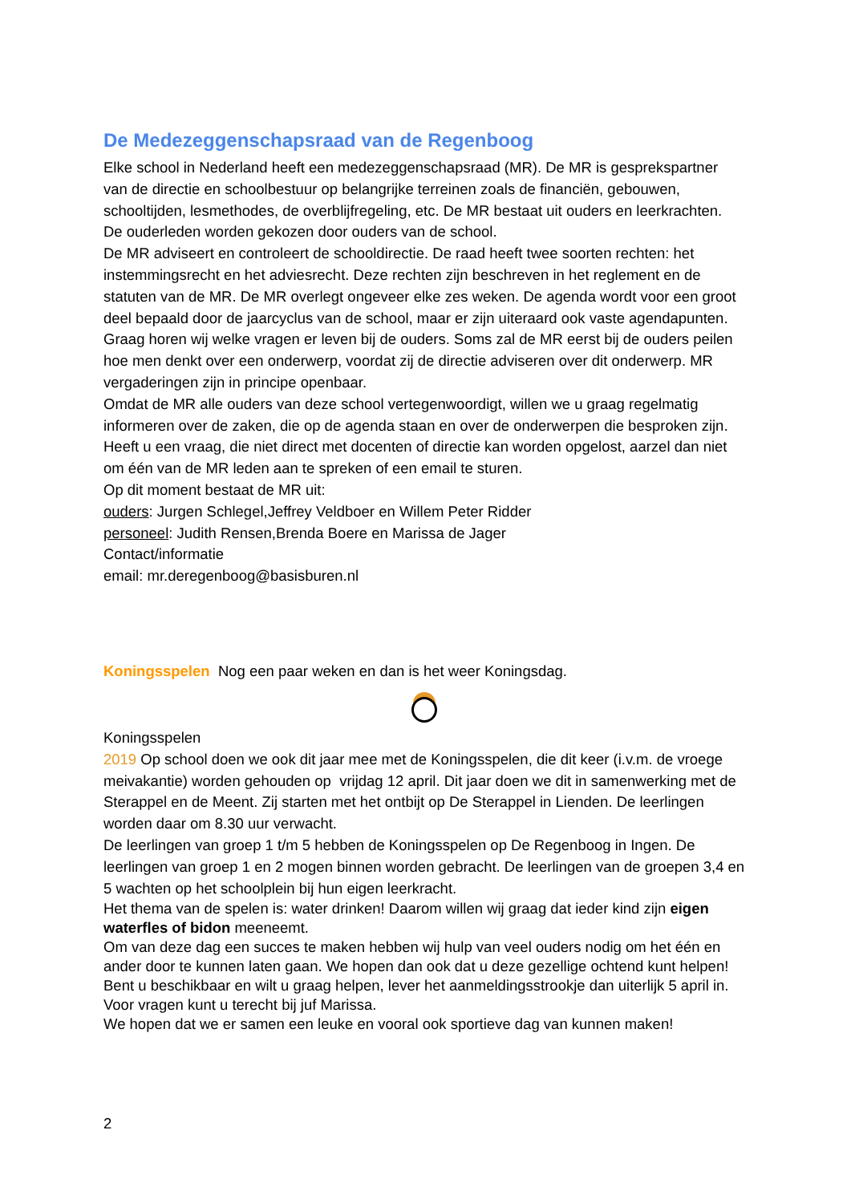De Medezeggenschapsraad van de Regenboog
Elke school in Nederland heeft een medezeggenschapsraad (MR). De MR is gesprekspartner van de directie en schoolbestuur op belangrijke terreinen zoals de financiën, gebouwen, schooltijden, lesmethodes, de overblijfregeling, etc. De MR bestaat uit ouders en leerkrachten. De ouderleden worden gekozen door ouders van de school.
De MR adviseert en controleert de schooldirectie. De raad heeft twee soorten rechten: het instemmingsrecht en het adviesrecht. Deze rechten zijn beschreven in het reglement en de statuten van de MR. De MR overlegt ongeveer elke zes weken. De agenda wordt voor een groot deel bepaald door de jaarcyclus van de school, maar er zijn uiteraard ook vaste agendapunten. Graag horen wij welke vragen er leven bij de ouders. Soms zal de MR eerst bij de ouders peilen hoe men denkt over een onderwerp, voordat zij de directie adviseren over dit onderwerp. MR vergaderingen zijn in principe openbaar.
Omdat de MR alle ouders van deze school vertegenwoordigt, willen we u graag regelmatig informeren over de zaken, die op de agenda staan en over de onderwerpen die besproken zijn. Heeft u een vraag, die niet direct met docenten of directie kan worden opgelost, aarzel dan niet om één van de MR leden aan te spreken of een email te sturen.
Op dit moment bestaat de MR uit:
ouders: Jurgen Schlegel,Jeffrey Veldboer en Willem Peter Ridder
personeel: Judith Rensen,Brenda Boere en Marissa de Jager
Contact/informatie
email: mr.deregenboog@basisburen.nl
Koningsspelen Nog een paar weken en dan is het weer Koningsdag.
Koningsspelen
2019 Op school doen we ook dit jaar mee met de Koningsspelen, die dit keer (i.v.m. de vroege meivakantie) worden gehouden op vrijdag 12 april. Dit jaar doen we dit in samenwerking met de Sterappel en de Meent. Zij starten met het ontbijt op De Sterappel in Lienden. De leerlingen worden daar om 8.30 uur verwacht.
De leerlingen van groep 1 t/m 5 hebben de Koningsspelen op De Regenboog in Ingen. De leerlingen van groep 1 en 2 mogen binnen worden gebracht. De leerlingen van de groepen 3,4 en 5 wachten op het schoolplein bij hun eigen leerkracht.
Het thema van de spelen is: water drinken! Daarom willen wij graag dat ieder kind zijn eigen waterfles of bidon meeneemt.
Om van deze dag een succes te maken hebben wij hulp van veel ouders nodig om het één en ander door te kunnen laten gaan. We hopen dan ook dat u deze gezellige ochtend kunt helpen! Bent u beschikbaar en wilt u graag helpen, lever het aanmeldingsstrookje dan uiterlijk 5 april in.
Voor vragen kunt u terecht bij juf Marissa.
We hopen dat we er samen een leuke en vooral ook sportieve dag van kunnen maken!
2